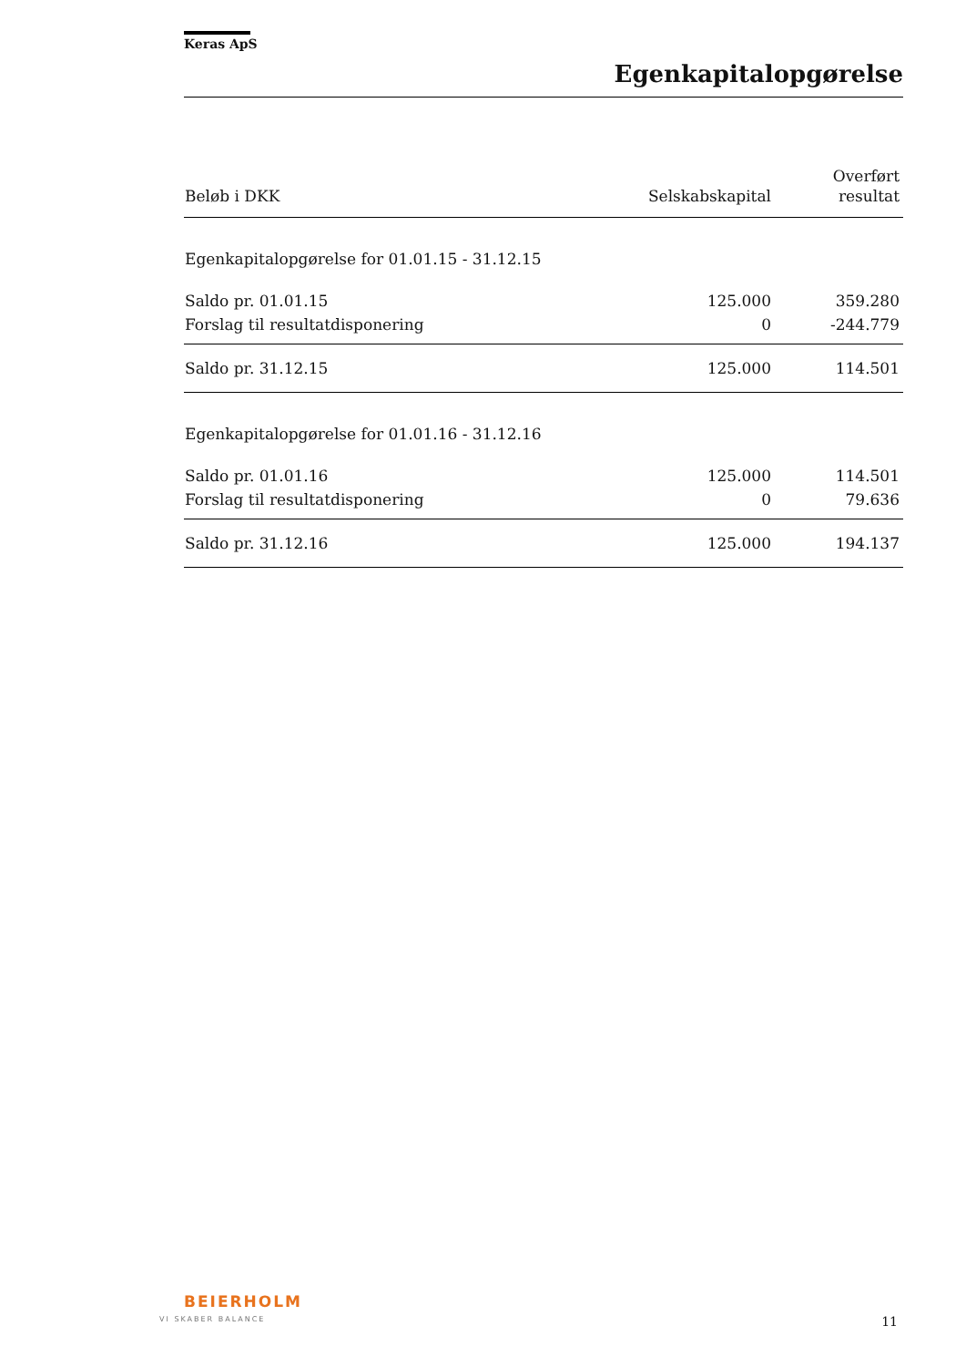Keras ApS
Egenkapitalopgørelse
| Beløb i DKK | Selskabskapital | Overført resultat |
| --- | --- | --- |
| Egenkapitalopgørelse for 01.01.15 - 31.12.15 | | |
| Saldo pr. 01.01.15 | 125.000 | 359.280 |
| Forslag til resultatdisponering | 0 | -244.779 |
| Saldo pr. 31.12.15 | 125.000 | 114.501 |
| Egenkapitalopgørelse for 01.01.16 - 31.12.16 | | |
| Saldo pr. 01.01.16 | 125.000 | 114.501 |
| Forslag til resultatdisponering | 0 | 79.636 |
| Saldo pr. 31.12.16 | 125.000 | 194.137 |
BEIERHOLM
VI SKABER BALANCE 11